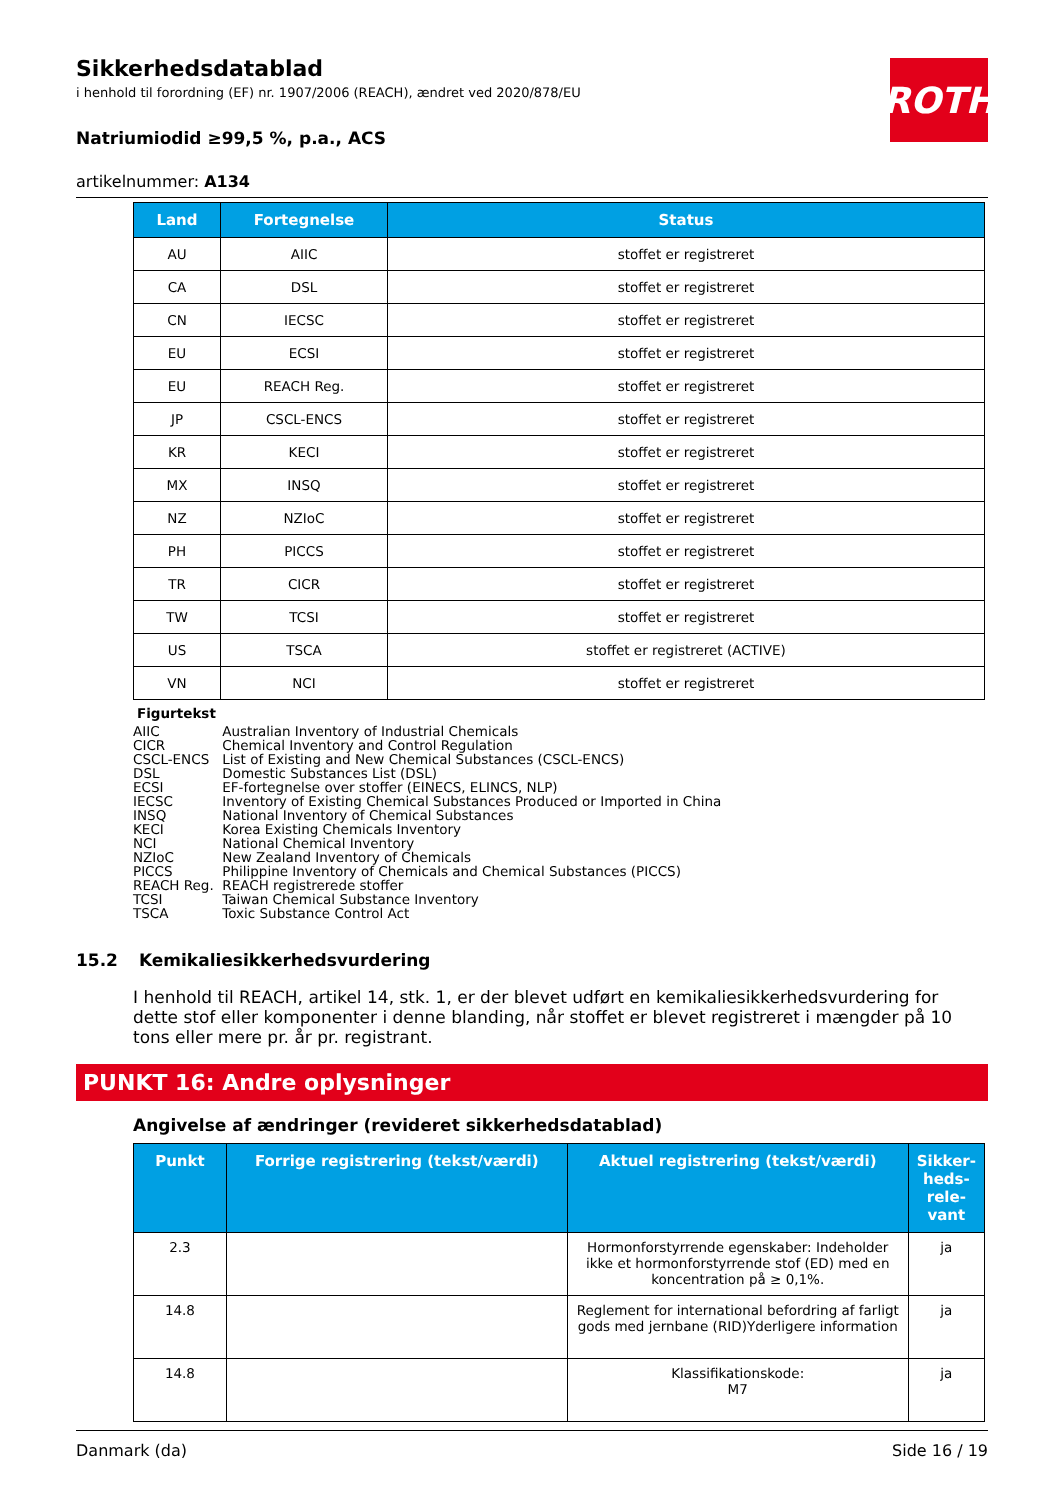ROTH
Sikkerhedsdatablad
i henhold til forordning (EF) nr. 1907/2006 (REACH), ændret ved 2020/878/EU
Natriumiodid ≥99,5 %, p.a., ACS
artikelnummer: A134
| Land | Fortegnelse | Status |
| --- | --- | --- |
| AU | AIIC | stoffet er registreret |
| CA | DSL | stoffet er registreret |
| CN | IECSC | stoffet er registreret |
| EU | ECSI | stoffet er registreret |
| EU | REACH Reg. | stoffet er registreret |
| JP | CSCL-ENCS | stoffet er registreret |
| KR | KECI | stoffet er registreret |
| MX | INSQ | stoffet er registreret |
| NZ | NZIoC | stoffet er registreret |
| PH | PICCS | stoffet er registreret |
| TR | CICR | stoffet er registreret |
| TW | TCSI | stoffet er registreret |
| US | TSCA | stoffet er registreret (ACTIVE) |
| VN | NCI | stoffet er registreret |
Figurtekst
AIIC Australian Inventory of Industrial Chemicals
CICR Chemical Inventory and Control Regulation
CSCL-ENCS List of Existing and New Chemical Substances (CSCL-ENCS)
DSL Domestic Substances List (DSL)
ECSI EF-fortegnelse over stoffer (EINECS, ELINCS, NLP)
IECSC Inventory of Existing Chemical Substances Produced or Imported in China
INSQ National Inventory of Chemical Substances
KECI Korea Existing Chemicals Inventory
NCI National Chemical Inventory
NZIoC New Zealand Inventory of Chemicals
PICCS Philippine Inventory of Chemicals and Chemical Substances (PICCS)
REACH Reg. REACH registrerede stoffer
TCSI Taiwan Chemical Substance Inventory
TSCA Toxic Substance Control Act
15.2 Kemikaliesikkerhedsvurdering
I henhold til REACH, artikel 14, stk. 1, er der blevet udført en kemikaliesikkerhedsvurdering for dette stof eller komponenter i denne blanding, når stoffet er blevet registreret i mængder på 10 tons eller mere pr. år pr. registrant.
PUNKT 16: Andre oplysninger
Angivelse af ændringer (revideret sikkerhedsdatablad)
| Punkt | Forrige registrering (tekst/værdi) | Aktuel registrering (tekst/værdi) | Sikker-heds-rele-vant |
| --- | --- | --- | --- |
| 2.3 | | Hormonforstyrrende egenskaber: Indeholder ikke et hormonforstyrrende stof (ED) med en koncentration på ≥ 0,1%. | ja |
| 14.8 | | Reglement for international befordring af farligt gods med jernbane (RID)Yderligere information | ja |
| 14.8 | | Klassifikationskode: M7 | ja |
Danmark (da) Side 16 / 19